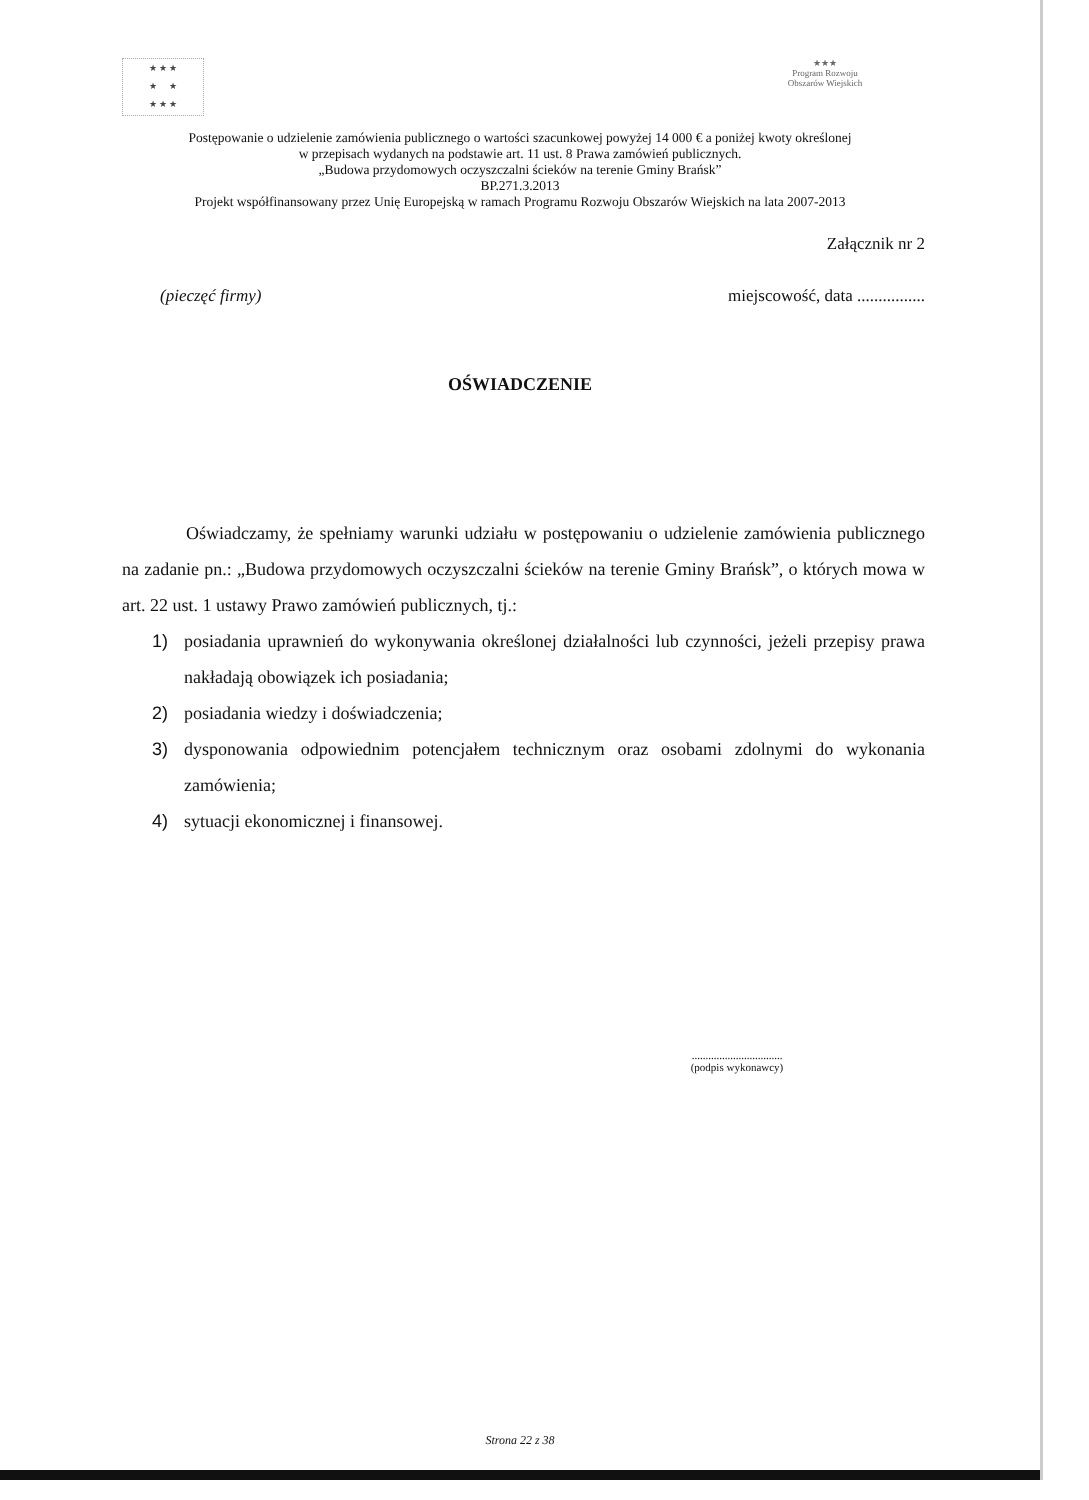★ ★ ★
★ ★
★ ★ ★
★★★
Program Rozwoju Obszarów Wiejskich
Postępowanie o udzielenie zamówienia publicznego o wartości szacunkowej powyżej 14 000 € a poniżej kwoty określonej
w przepisach wydanych na podstawie art. 11 ust. 8 Prawa zamówień publicznych.
„Budowa przydomowych oczyszczalni ścieków na terenie Gminy Brańsk”
BP.271.3.2013
Projekt współfinansowany przez Unię Europejską w ramach Programu Rozwoju Obszarów Wiejskich na lata 2007-2013
Załącznik nr 2
(pieczęć firmy) miejscowość, data ................
OŚWIADCZENIE
Oświadczamy, że spełniamy warunki udziału w postępowaniu o udzielenie zamówienia publicznego na zadanie pn.: „Budowa przydomowych oczyszczalni ścieków na terenie Gminy Brańsk”, o których mowa w art. 22 ust. 1 ustawy Prawo zamówień publicznych, tj.:
1) posiadania uprawnień do wykonywania określonej działalności lub czynności, jeżeli przepisy prawa nakładają obowiązek ich posiadania;
2) posiadania wiedzy i doświadczenia;
3) dysponowania odpowiednim potencjałem technicznym oraz osobami zdolnymi do wykonania zamówienia;
4) sytuacji ekonomicznej i finansowej.
.................................
(podpis wykonawcy)
Strona 22 z 38